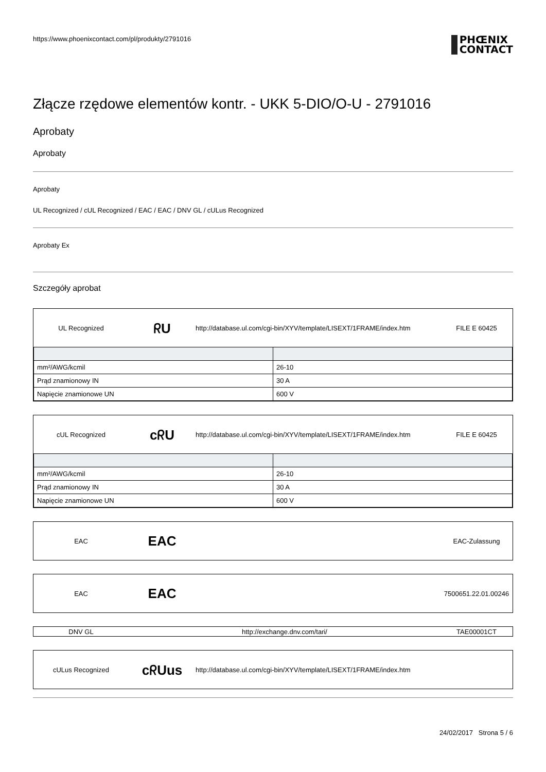https://www.phoenixcontact.com/pl/produkty/2791016
PHŒNIX
CONTACT
Złącze rzędowe elementów kontr. - UKK 5-DIO/O-U - 2791016
Aprobaty
Aprobaty
Aprobaty
UL Recognized / cUL Recognized / EAC / EAC / DNV GL / cULus Recognized
Aprobaty Ex
Szczegóły aprobat
UL Recognized ᖇU http://database.ul.com/cgi-bin/XYV/template/LISEXT/1FRAME/index.htm FILE E 60425
| mm²/AWG/kcmil | 26-10 |
| Prąd znamionowy IN | 30 A |
| Napięcie znamionowe UN | 600 V |
cUL Recognized cᖇU http://database.ul.com/cgi-bin/XYV/template/LISEXT/1FRAME/index.htm FILE E 60425
| mm²/AWG/kcmil | 26-10 |
| Prąd znamionowy IN | 30 A |
| Napięcie znamionowe UN | 600 V |
EAC EAC EAC-Zulassung
EAC EAC 7500651.22.01.00246
DNV GL http://exchange.dnv.com/tari/ TAE00001CT
cULus Recognized cᖇUus http://database.ul.com/cgi-bin/XYV/template/LISEXT/1FRAME/index.htm
24/02/2017 Strona 5 / 6